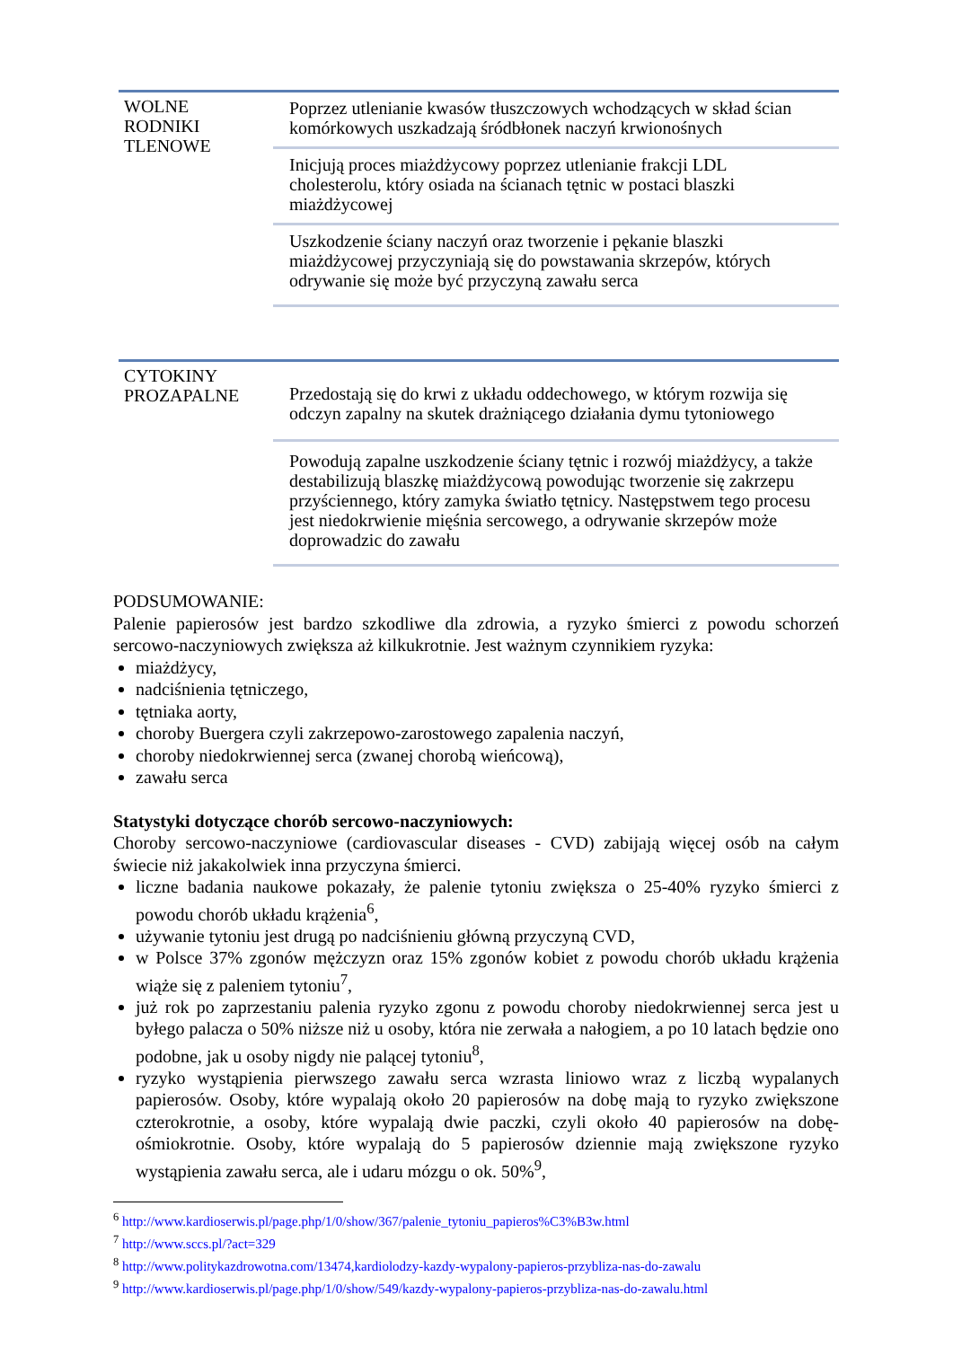WOLNE RODNIKI TLENOWE
Poprzez utlenianie kwasów tłuszczowych wchodzących w skład ścian komórkowych uszkadzają śródbłonek naczyń krwionośnych
Inicjują proces miażdżycowy poprzez utlenianie frakcji LDL cholesterolu, który osiada na ścianach tętnic w postaci blaszki miażdżycowej
Uszkodzenie ściany naczyń oraz tworzenie i pękanie blaszki miażdżycowej przyczyniają się do powstawania skrzepów, których odrywanie się może być przyczyną zawału serca
CYTOKINY PROZAPALNE
Przedostają się do krwi z układu oddechowego, w którym rozwija się odczyn zapalny na skutek drażniącego działania dymu tytoniowego
Powodują zapalne uszkodzenie ściany tętnic i rozwój miażdżycy, a także destabilizują blaszkę miażdżycową powodując tworzenie się zakrzepu przyściennego, który zamyka światło tętnicy. Następstwem tego procesu jest niedokrwienie mięśnia sercowego, a odrywanie skrzepów może doprowadzic do zawału
PODSUMOWANIE:
Palenie papierosów jest bardzo szkodliwe dla zdrowia, a ryzyko śmierci z powodu schorzeń sercowo-naczyniowych zwiększa aż kilkukrotnie. Jest ważnym czynnikiem ryzyka:
miażdżycy,
nadciśnienia tętniczego,
tętniaka aorty,
choroby Buergera czyli zakrzepowo-zarostowego zapalenia naczyń,
choroby niedokrwiennej serca (zwanej chorobą wieńcową),
zawału serca
Statystyki dotyczące chorób sercowo-naczyniowych:
Choroby sercowo-naczyniowe (cardiovascular diseases - CVD) zabijają więcej osób na całym świecie niż jakakolwiek inna przyczyna śmierci.
liczne badania naukowe pokazały, że palenie tytoniu zwiększa o 25-40% ryzyko śmierci z powodu chorób układu krążenia<sup>6</sup>,
używanie tytoniu jest drugą po nadciśnieniu główną przyczyną CVD,
w Polsce 37% zgonów mężczyzn oraz 15% zgonów kobiet z powodu chorób układu krążenia wiąże się z paleniem tytoniu<sup>7</sup>,
już rok po zaprzestaniu palenia ryzyko zgonu z powodu choroby niedokrwiennej serca jest u byłego palacza o 50% niższe niż u osoby, która nie zerwała a nałogiem, a po 10 latach będzie ono podobne, jak u osoby nigdy nie palącej tytoniu<sup>8</sup>,
ryzyko wystąpienia pierwszego zawału serca wzrasta liniowo wraz z liczbą wypalanych papierosów. Osoby, które wypalają około 20 papierosów na dobę mają to ryzyko zwiększone czterokrotnie, a osoby, które wypalają dwie paczki, czyli około 40 papierosów na dobę- ośmiokrotnie. Osoby, które wypalają do 5 papierosów dziennie mają zwiększone ryzyko wystąpienia zawału serca, ale i udaru mózgu o ok. 50%<sup>9</sup>,
<sup>6</sup> http://www.kardioserwis.pl/page.php/1/0/show/367/palenie_tytoniu_papieros%C3%B3w.html
<sup>7</sup> http://www.sccs.pl/?act=329
<sup>8</sup> http://www.politykazdrowotna.com/13474,kardiolodzy-kazdy-wypalony-papieros-przybliza-nas-do-zawalu
<sup>9</sup> http://www.kardioserwis.pl/page.php/1/0/show/549/kazdy-wypalony-papieros-przybliza-nas-do-zawalu.html